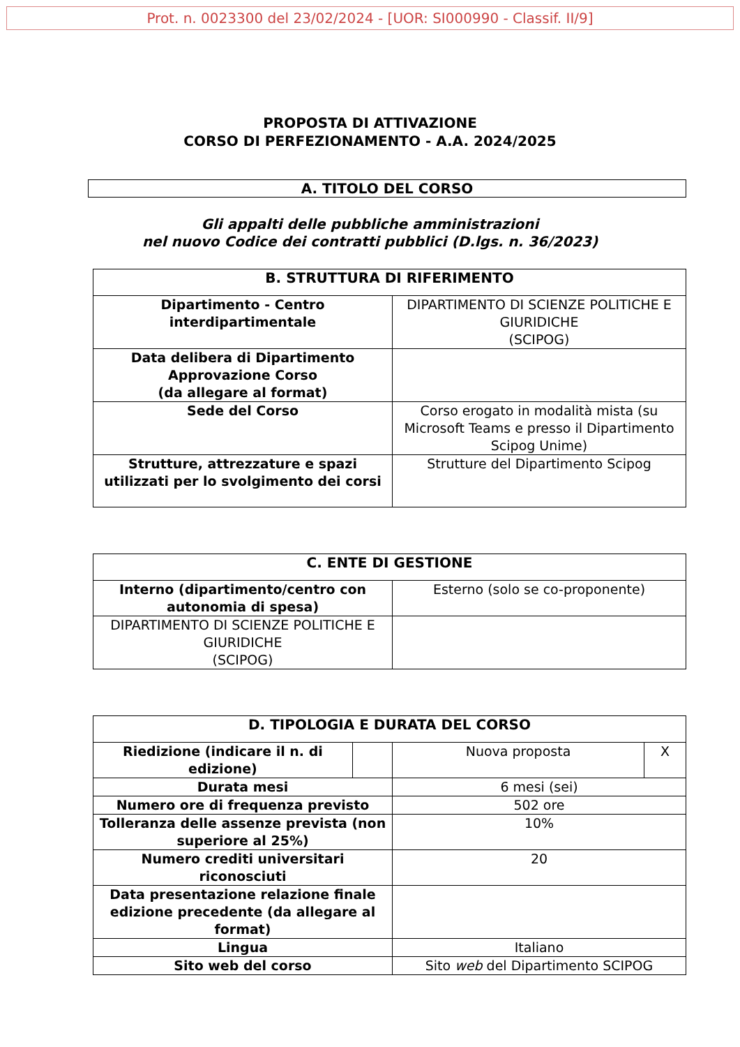Prot. n. 0023300 del 23/02/2024 - [UOR: SI000990 - Classif. II/9]
PROPOSTA DI ATTIVAZIONE
CORSO DI PERFEZIONAMENTO - A.A. 2024/2025
A. TITOLO DEL CORSO
Gli appalti delle pubbliche amministrazioni
nel nuovo Codice dei contratti pubblici (D.lgs. n. 36/2023)
| B. STRUTTURA DI RIFERIMENTO | |
| --- | --- |
| Dipartimento - Centro interdipartimentale | DIPARTIMENTO DI SCIENZE POLITICHE E GIURIDICHE (SCIPOG) |
| Data delibera di Dipartimento Approvazione Corso (da allegare al format) | |
| Sede del Corso | Corso erogato in modalità mista (su Microsoft Teams e presso il Dipartimento Scipog Unime) |
| Strutture, attrezzature e spazi utilizzati per lo svolgimento dei corsi | Strutture del Dipartimento Scipog |
| C. ENTE DI GESTIONE | |
| --- | --- |
| Interno (dipartimento/centro con autonomia di spesa) | Esterno (solo se co-proponente) |
| DIPARTIMENTO DI SCIENZE POLITICHE E GIURIDICHE (SCIPOG) | |
| D. TIPOLOGIA E DURATA DEL CORSO | | | |
| --- | --- | --- | --- |
| Riedizione (indicare il n. di edizione) | | Nuova proposta | X |
| Durata mesi | | 6 mesi (sei) | |
| Numero ore di frequenza previsto | | 502 ore | |
| Tolleranza delle assenze prevista (non superiore al 25%) | | 10% | |
| Numero crediti universitari riconosciuti | | 20 | |
| Data presentazione relazione finale edizione precedente (da allegare al format) | | | |
| Lingua | | Italiano | |
| Sito web del corso | | Sito web del Dipartimento SCIPOG | |